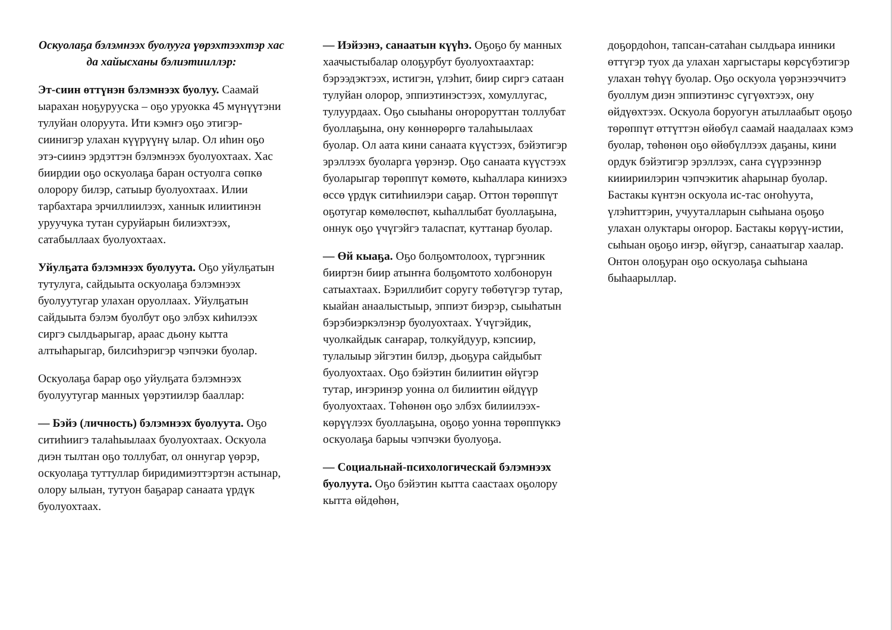Оскуолаҕа бэлэмнээх буолууга үөрэхтээхтэр хас да хайысханы бэлиэтииллэр:
Эт-сиин өттүнэн бэлэмнээх буолуу. Саамай ыарахан ноҕуруускa – оҕо уруокка 45 мүнүүтэни тулуйан олоруута. Ити кэмҥэ оҕо этигэр-сиинигэр улахан күүрүүнү ылар. Ол иһин оҕо этэ-сиинэ эрдэттэн бэлэмнээх буолуохтаах. Хас биирдии оҕо оскуолаҕа баран остуолга сөпкө олорору билэр, сатыыр буолуохтаах. Илии тарбахтара эрчиллиилээх, ханнык илиитинэн уруучука тутан суруйарын билиэхтээх, сатабыллаах буолуохтаах.
Уйулҕата бэлэмнээх буолуута. Оҕо уйулҕатын тутулуга, сайдыыта оскуолаҕа бэлэмнээх буолуутугар улахан оруоллаах. Уйулҕатын сайдыыта бэлэм буолбут оҕо элбэх киһилээх сиргэ сылдьарыгар, араас дьону кытта алтыһарыгар, билсиһэригэр чэпчэки буолар.
Оскуолаҕа барар оҕо уйулҕата бэлэмнээх буолуутугар манных үөрэтиилэр бааллар:
— Бэйэ (личность) бэлэмнээх буолуута. Оҕо ситиһиигэ талаһыылаах буолуохтаах. Оскуола диэн тылтан оҕо толлубат, ол оннугар үөрэр, оскуолаҕа туттуллар биридимиэттэртэн астынар, олору ылыан, тутуон баҕарар санаата үрдүк буолуохтаах.
— Иэйээнэ, санаатын күүһэ. Оҕоҕо бу манных хаачыстыбалар олоҕурбут буолуохтаахтар: бэрээдэктээх, истигэн, үлэһит, биир сиргэ сатаан тулуйан олорор, эппиэтинэстээх, хомуллугас, тулуурдаах. Оҕо сыыһаны оҥороруттан толлубат буоллаҕына, ону көннөрөргө талаһыылаах буолар. Ол аата кини санаата күүстээх, бэйэтигэр эрэллээх буоларга үөрэнэр. Оҕо санаата күүстээх буоларыгар төрөппүт көмөтө, кыһаллара киниэхэ өссө үрдүк ситиһиилэри саҕар. Оттон төрөппүт оҕотугар көмөлөспөт, кыһаллыбат буоллаҕына, оннук оҕо үчүгэйгэ таласпат, куттанар буолар.
— Өй кыаҕа. Оҕо болҕомтолоох, түргэнник бииртэн биир атыҥҥа болҕомтото холбонорун сатыахтаах. Бэриллибит соругу төбөтүгэр тутар, кыайан анаалыстыыр, эппиэт биэрэр, сыыһатын бэрэбиэркэлэнэр буолуохтаах. Үчүгэйдик, чуолкайдык саҥарар, толкуйдуур, кэпсиир, тулалыыр эйгэтин билэр, дьоҕура сайдыбыт буолуохтаах. Оҕо бэйэтин билиитин өйүгэр тутар, иҥэринэр уонна ол билиитин өйдүүр буолуохтаах. Төһөнөн оҕо элбэх билиилээх-көрүүлээх буоллаҕына, оҕоҕо уонна төрөппүккэ оскуолаҕа барыы чэпчэки буолуоҕа.
— Социальнай-психологическай бэлэмнээх буолуута. Оҕо бэйэтин кытта саастаах оҕолору кытта өйдөһөн,
доҕордоһон, тапсан-сатаһан сылдьара инники өттүгэр туох да улахан харгыстары көрсүбэтигэр улахан төһүү буолар. Оҕо оскуола үөрэнээччитэ буоллум диэн эппиэтинэс сүгүөхтээх, ону өйдүөхтээх. Оскуола боруогун атыллаабыт оҕоҕо төрөппүт өттүттэн өйөбүл саамай наадалаах кэмэ буолар, төһөнөн оҕо өйөбүллээх даҕаны, кини ордук бэйэтигэр эрэллээх, саҥа сүүрээннэр кииириилэрин чэпчэкитик аһарынар буолар. Бастакы күнтэн оскуола ис-тас оҥоһуута, үлэһиттэрин, учууталларын сыһыана оҕоҕо улахан олуктары оҥорор. Бастакы көрүү-истии, сыһыан оҕоҕо иҥэр, өйүгэр, санаатыгар хаалар. Онтон олоҕуран оҕо оскуолаҕа сыһыана быһаарыллар.